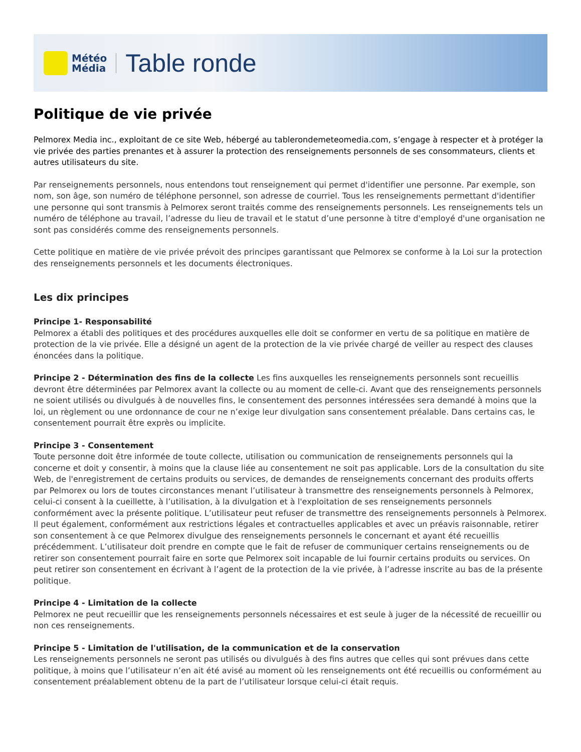Météo
Média
Table ronde
Politique de vie privée
Pelmorex Media inc., exploitant de ce site Web, hébergé au tablerondemeteomedia.com, s’engage à respecter et à protéger la vie privée des parties prenantes et à assurer la protection des renseignements personnels de ses consommateurs, clients et autres utilisateurs du site.
Par renseignements personnels, nous entendons tout renseignement qui permet d'identifier une personne. Par exemple, son nom, son âge, son numéro de téléphone personnel, son adresse de courriel. Tous les renseignements permettant d'identifier une personne qui sont transmis à Pelmorex seront traités comme des renseignements personnels. Les renseignements tels un numéro de téléphone au travail, l’adresse du lieu de travail et le statut d’une personne à titre d'employé d'une organisation ne sont pas considérés comme des renseignements personnels.
Cette politique en matière de vie privée prévoit des principes garantissant que Pelmorex se conforme à la Loi sur la protection des renseignements personnels et les documents électroniques.
Les dix principes
Principe 1- Responsabilité
Pelmorex a établi des politiques et des procédures auxquelles elle doit se conformer en vertu de sa politique en matière de protection de la vie privée. Elle a désigné un agent de la protection de la vie privée chargé de veiller au respect des clauses énoncées dans la politique.
Principe 2 - Détermination des fins de la collecte Les fins auxquelles les renseignements personnels sont recueillis devront être déterminées par Pelmorex avant la collecte ou au moment de celle-ci. Avant que des renseignements personnels ne soient utilisés ou divulgués à de nouvelles fins, le consentement des personnes intéressées sera demandé à moins que la loi, un règlement ou une ordonnance de cour ne n’exige leur divulgation sans consentement préalable. Dans certains cas, le consentement pourrait être exprès ou implicite.
Principe 3 - Consentement
Toute personne doit être informée de toute collecte, utilisation ou communication de renseignements personnels qui la concerne et doit y consentir, à moins que la clause liée au consentement ne soit pas applicable. Lors de la consultation du site Web, de l'enregistrement de certains produits ou services, de demandes de renseignements concernant des produits offerts par Pelmorex ou lors de toutes circonstances menant l’utilisateur à transmettre des renseignements personnels à Pelmorex, celui-ci consent à la cueillette, à l’utilisation, à la divulgation et à l'exploitation de ses renseignements personnels conformément avec la présente politique. L’utilisateur peut refuser de transmettre des renseignements personnels à Pelmorex. Il peut également, conformément aux restrictions légales et contractuelles applicables et avec un préavis raisonnable, retirer son consentement à ce que Pelmorex divulgue des renseignements personnels le concernant et ayant été recueillis précédemment. L’utilisateur doit prendre en compte que le fait de refuser de communiquer certains renseignements ou de retirer son consentement pourrait faire en sorte que Pelmorex soit incapable de lui fournir certains produits ou services. On peut retirer son consentement en écrivant à l’agent de la protection de la vie privée, à l’adresse inscrite au bas de la présente politique.
Principe 4 - Limitation de la collecte
Pelmorex ne peut recueillir que les renseignements personnels nécessaires et est seule à juger de la nécessité de recueillir ou non ces renseignements.
Principe 5 - Limitation de l'utilisation, de la communication et de la conservation
Les renseignements personnels ne seront pas utilisés ou divulgués à des fins autres que celles qui sont prévues dans cette politique, à moins que l’utilisateur n’en ait été avisé au moment où les renseignements ont été recueillis ou conformément au consentement préalablement obtenu de la part de l’utilisateur lorsque celui-ci était requis.